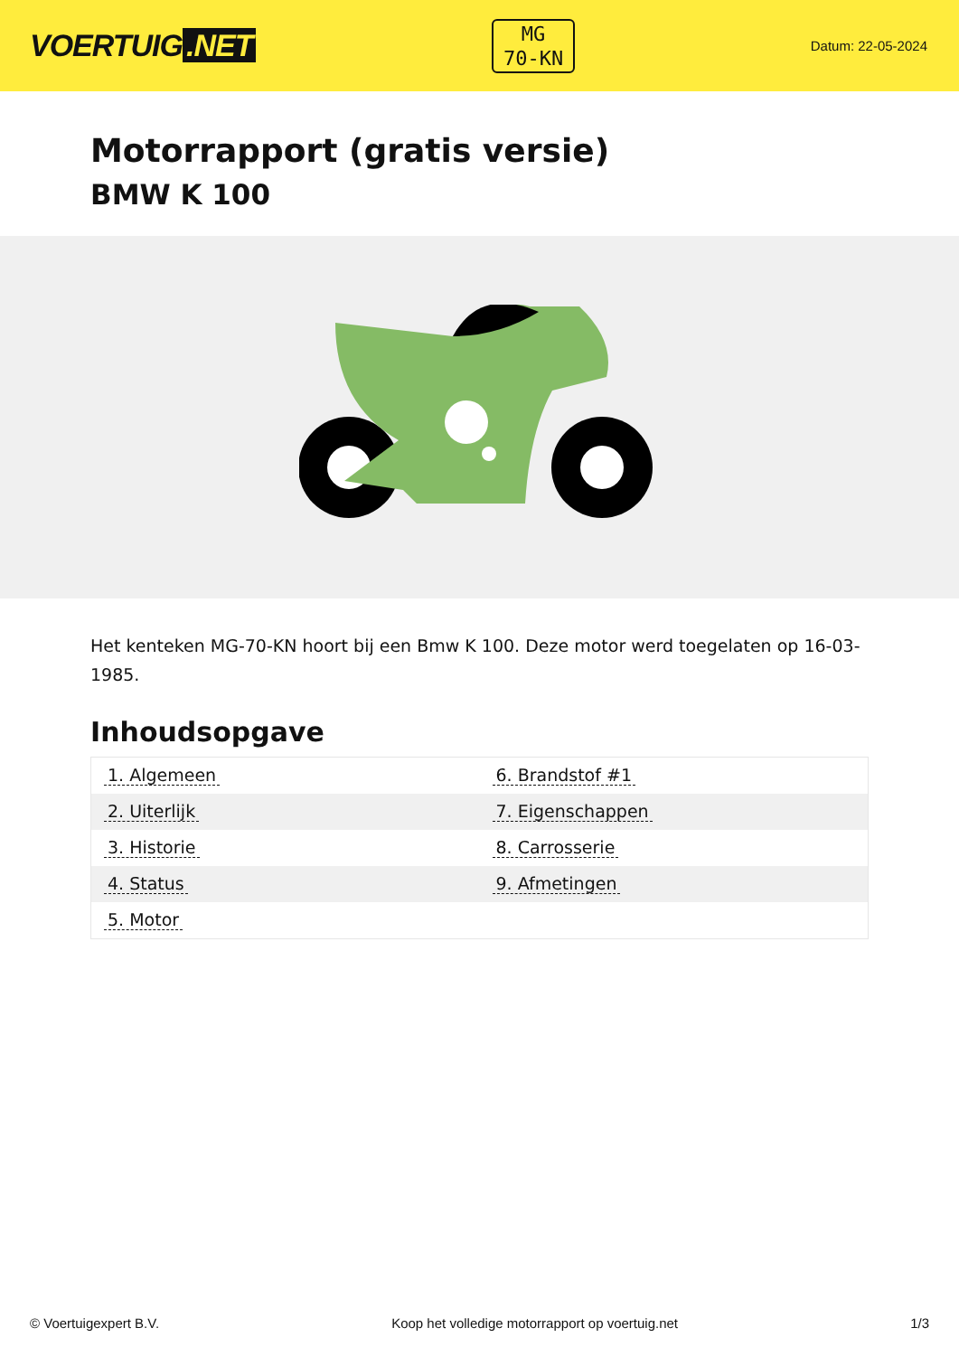VOERTUIG.NET
MG
70-KN
Datum: 22-05-2024
Motorrapport (gratis versie)
BMW K 100
Het kenteken MG-70-KN hoort bij een Bmw K 100. Deze motor werd toegelaten op 16-03-1985.
Inhoudsopgave
| 1. Algemeen | 6. Brandstof #1 |
| 2. Uiterlijk | 7. Eigenschappen |
| 3. Historie | 8. Carrosserie |
| 4. Status | 9. Afmetingen |
| 5. Motor | |
© Voertuigexpert B.V. Koop het volledige motorrapport op voertuig.net 1/3